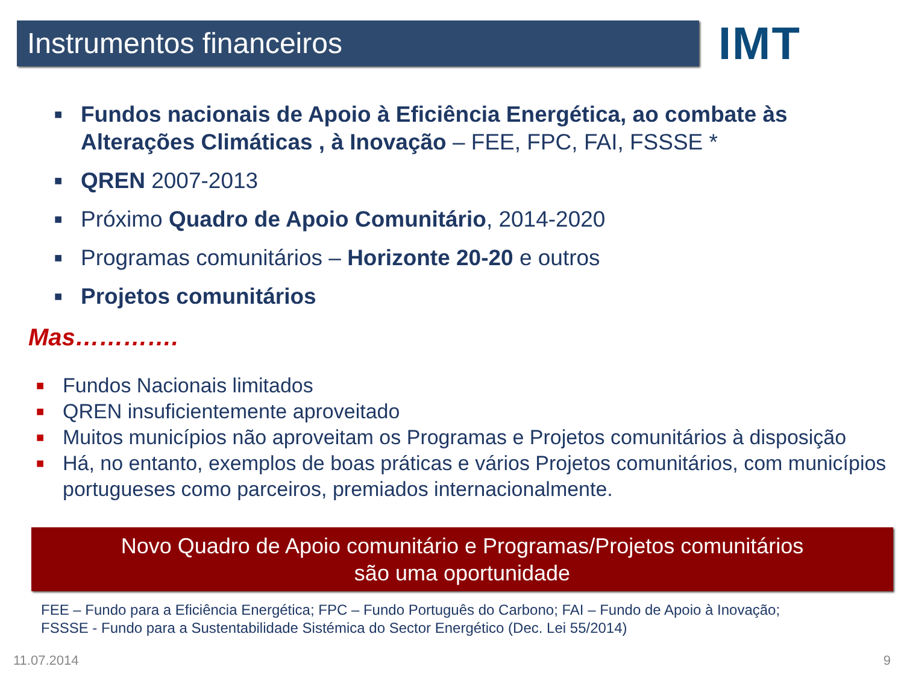Instrumentos financeiros
IMT
■ Fundos nacionais de Apoio à Eficiência Energética, ao combate às Alterações Climáticas , à Inovação – FEE, FPC, FAI, FSSSE *
■ QREN 2007-2013
■ Próximo Quadro de Apoio Comunitário, 2014-2020
■ Programas comunitários – Horizonte 20-20 e outros
■ Projetos comunitários
Mas………….
■ Fundos Nacionais limitados
■ QREN insuficientemente aproveitado
■ Muitos municípios não aproveitam os Programas e Projetos comunitários à disposição
■ Há, no entanto, exemplos de boas práticas e vários Projetos comunitários, com municípios portugueses como parceiros, premiados internacionalmente.
Novo Quadro de Apoio comunitário e Programas/Projetos comunitários
são uma oportunidade
FEE – Fundo para a Eficiência Energética; FPC – Fundo Português do Carbono; FAI – Fundo de Apoio à Inovação;
FSSSE - Fundo para a Sustentabilidade Sistémica do Sector Energético (Dec. Lei 55/2014)
11.07.2014 9